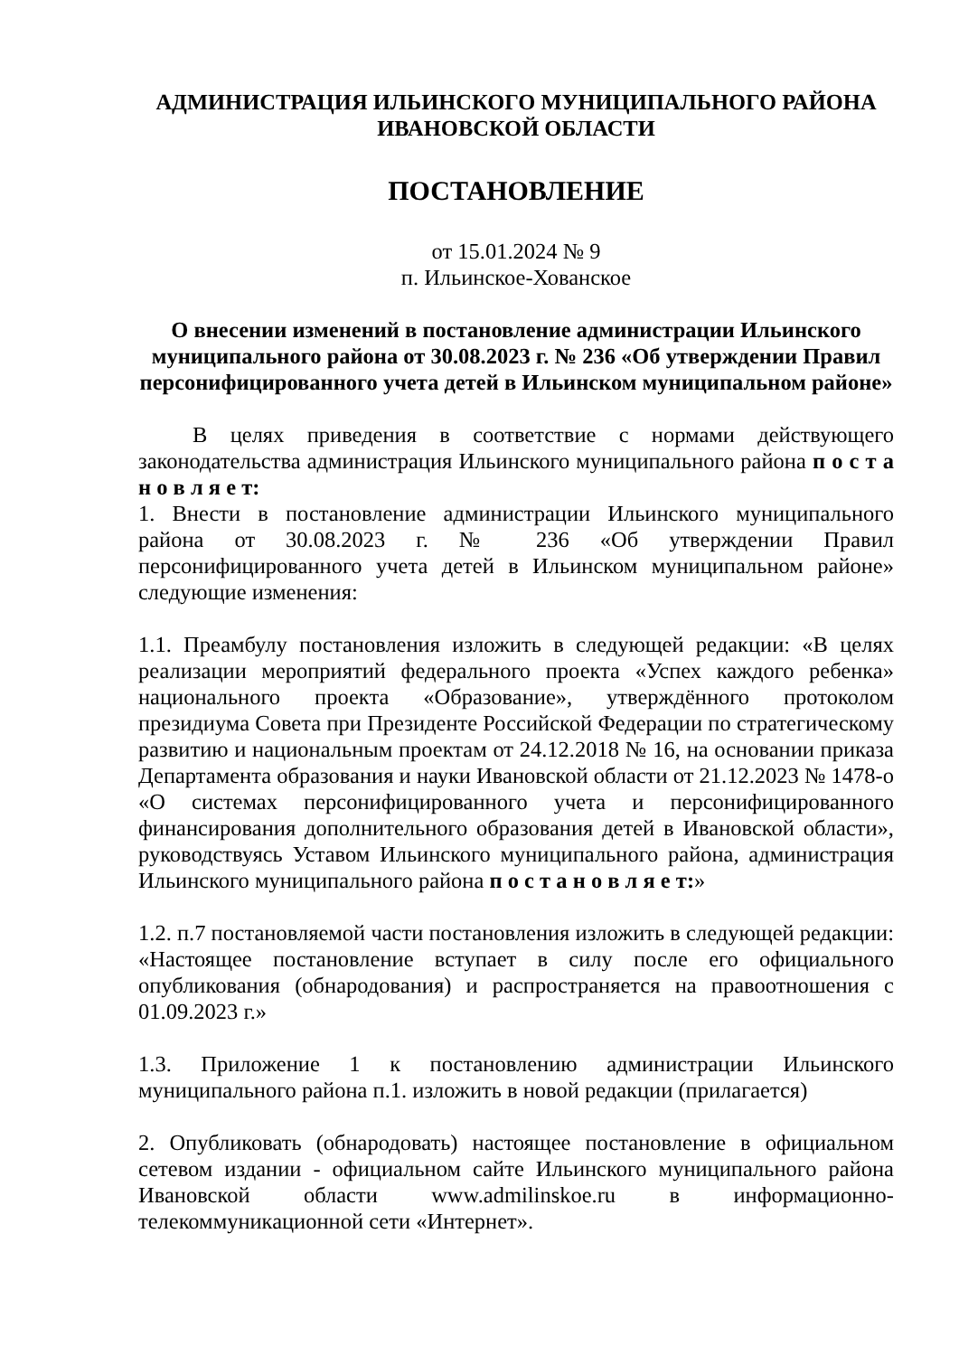АДМИНИСТРАЦИЯ ИЛЬИНСКОГО МУНИЦИПАЛЬНОГО РАЙОНА
ИВАНОВСКОЙ ОБЛАСТИ
ПОСТАНОВЛЕНИЕ
от 15.01.2024 № 9
п. Ильинское-Хованское
О внесении изменений в постановление администрации Ильинского муниципального района от 30.08.2023 г. № 236 «Об утверждении Правил персонифицированного учета детей в Ильинском муниципальном районе»
В целях приведения в соответствие с нормами действующего законодательства администрация Ильинского муниципального района п о с т а н о в л я е т:
1. Внести в постановление администрации Ильинского муниципального района от 30.08.2023 г. № 236 «Об утверждении Правил персонифицированного учета детей в Ильинском муниципальном районе» следующие изменения:
1.1. Преамбулу постановления изложить в следующей редакции: «В целях реализации мероприятий федерального проекта «Успех каждого ребенка» национального проекта «Образование», утверждённого протоколом президиума Совета при Президенте Российской Федерации по стратегическому развитию и национальным проектам от 24.12.2018 № 16, на основании приказа Департамента образования и науки Ивановской области от 21.12.2023 № 1478-о «О системах персонифицированного учета и персонифицированного финансирования дополнительного образования детей в Ивановской области», руководствуясь Уставом Ильинского муниципального района, администрация Ильинского муниципального района п о с т а н о в л я е т:»
1.2. п.7 постановляемой части постановления изложить в следующей редакции: «Настоящее постановление вступает в силу после его официального опубликования (обнародования) и распространяется на правоотношения с 01.09.2023 г.»
1.3. Приложение 1 к постановлению администрации Ильинского муниципального района п.1. изложить в новой редакции (прилагается)
2. Опубликовать (обнародовать) настоящее постановление в официальном сетевом издании - официальном сайте Ильинского муниципального района Ивановской области www.admilinskoe.ru в информационно-телекоммуникационной сети «Интернет».